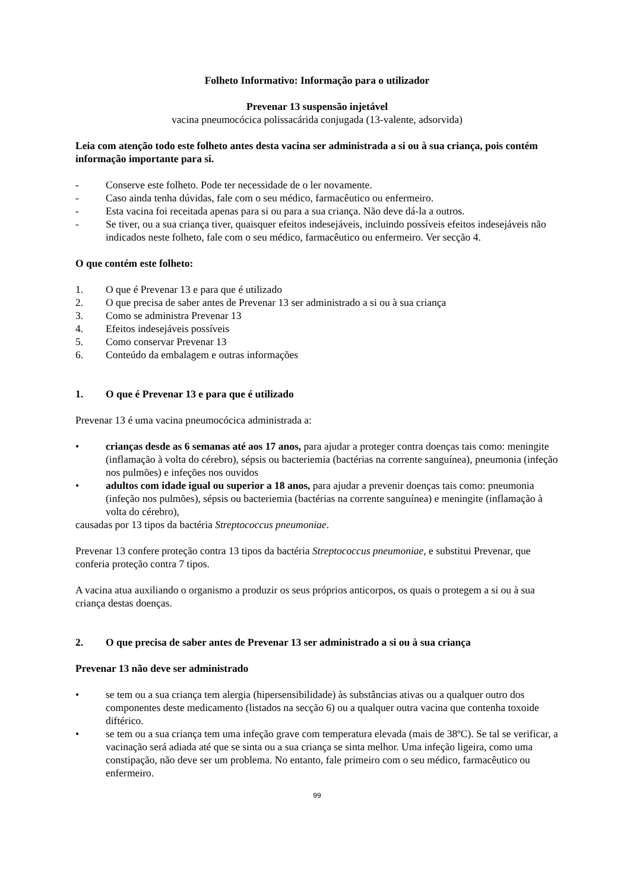Folheto Informativo: Informação para o utilizador
Prevenar 13 suspensão injetável
vacina pneumocócica polissacárida conjugada (13-valente, adsorvida)
Leia com atenção todo este folheto antes desta vacina ser administrada a si ou à sua criança, pois contém informação importante para si.
- Conserve este folheto. Pode ter necessidade de o ler novamente.
- Caso ainda tenha dúvidas, fale com o seu médico, farmacêutico ou enfermeiro.
- Esta vacina foi receitada apenas para si ou para a sua criança. Não deve dá-la a outros.
- Se tiver, ou a sua criança tiver, quaisquer efeitos indesejáveis, incluindo possíveis efeitos indesejáveis não indicados neste folheto, fale com o seu médico, farmacêutico ou enfermeiro. Ver secção 4.
O que contém este folheto:
1. O que é Prevenar 13 e para que é utilizado
2. O que precisa de saber antes de Prevenar 13 ser administrado a si ou à sua criança
3. Como se administra Prevenar 13
4. Efeitos indesejáveis possíveis
5. Como conservar Prevenar 13
6. Conteúdo da embalagem e outras informações
1. O que é Prevenar 13 e para que é utilizado
Prevenar 13 é uma vacina pneumocócica administrada a:
• crianças desde as 6 semanas até aos 17 anos, para ajudar a proteger contra doenças tais como: meningite (inflamação à volta do cérebro), sépsis ou bacteriemia (bactérias na corrente sanguínea), pneumonia (infeção nos pulmões) e infeções nos ouvidos
• adultos com idade igual ou superior a 18 anos, para ajudar a prevenir doenças tais como: pneumonia (infeção nos pulmões), sépsis ou bacteriemia (bactérias na corrente sanguínea) e meningite (inflamação à volta do cérebro),
causadas por 13 tipos da bactéria Streptococcus pneumoniae.
Prevenar 13 confere proteção contra 13 tipos da bactéria Streptococcus pneumoniae, e substitui Prevenar, que conferia proteção contra 7 tipos.
A vacina atua auxiliando o organismo a produzir os seus próprios anticorpos, os quais o protegem a si ou à sua criança destas doenças.
2. O que precisa de saber antes de Prevenar 13 ser administrado a si ou à sua criança
Prevenar 13 não deve ser administrado
• se tem ou a sua criança tem alergia (hipersensibilidade) às substâncias ativas ou a qualquer outro dos componentes deste medicamento (listados na secção 6) ou a qualquer outra vacina que contenha toxoide diftérico.
• se tem ou a sua criança tem uma infeção grave com temperatura elevada (mais de 38ºC). Se tal se verificar, a vacinação será adiada até que se sinta ou a sua criança se sinta melhor. Uma infeção ligeira, como uma constipação, não deve ser um problema. No entanto, fale primeiro com o seu médico, farmacêutico ou enfermeiro.
99